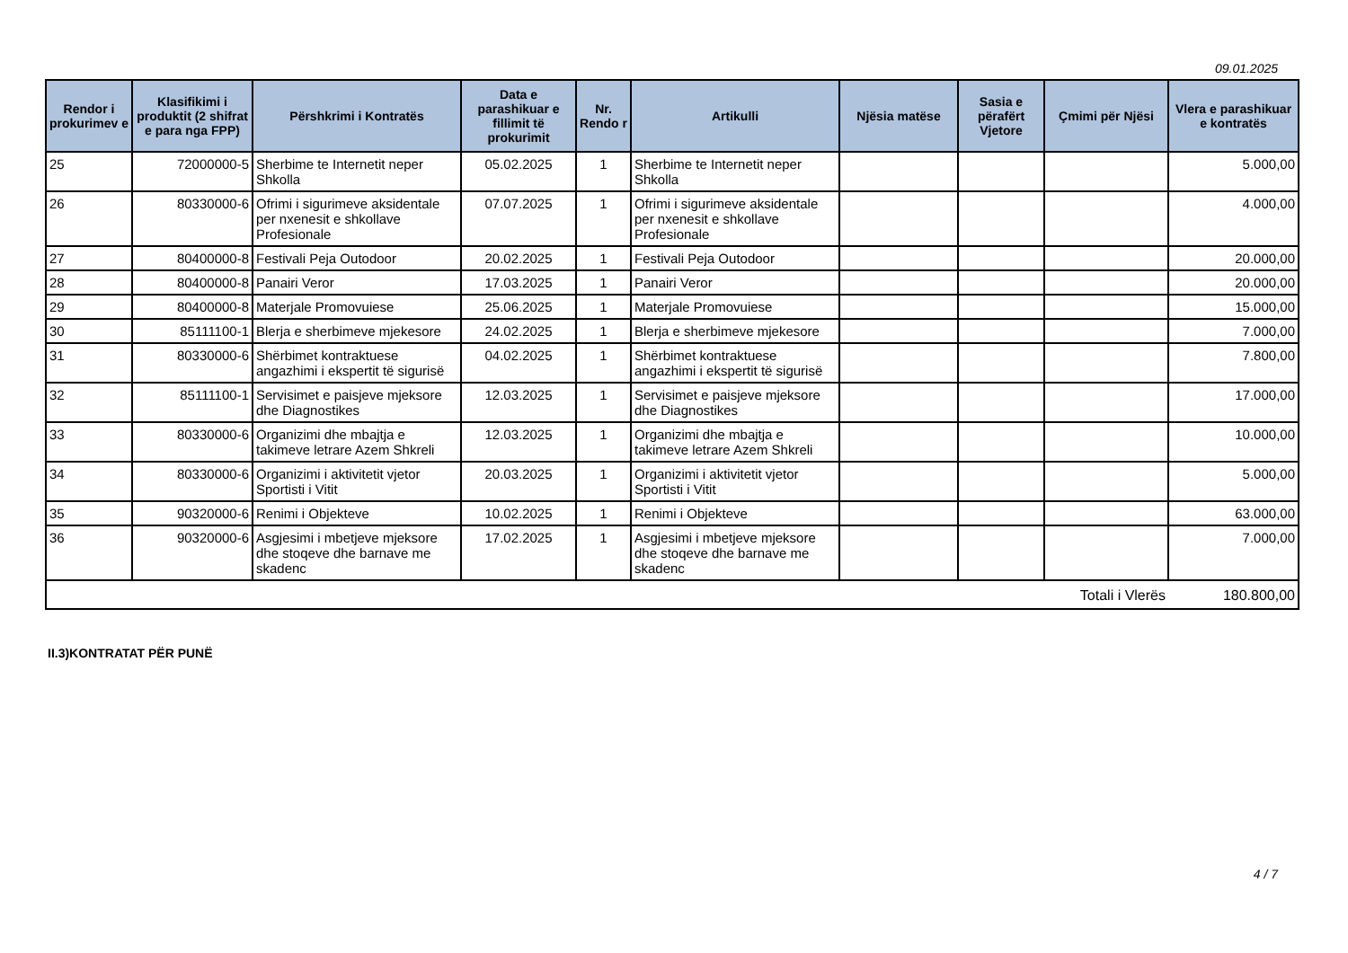09.01.2025
| Rendor i prokurimev e | Klasifikimi i produktit (2 shifrat e para nga FPP) | Përshkrimi i Kontratës | Data e parashikuar e fillimit të prokurimit | Nr. Rendo r | Artikulli | Njësia matëse | Sasia e përafërt Vjetore | Çmimi për Njësi | Vlera e parashikuar e kontratës |
| --- | --- | --- | --- | --- | --- | --- | --- | --- | --- |
| 25 | 72000000-5 | Sherbime te Internetit neper Shkolla | 05.02.2025 | 1 | Sherbime te Internetit neper Shkolla | | | | 5.000,00 |
| 26 | 80330000-6 | Ofrimi i sigurimeve aksidentale per nxenesit e shkollave Profesionale | 07.07.2025 | 1 | Ofrimi i sigurimeve aksidentale per nxenesit e shkollave Profesionale | | | | 4.000,00 |
| 27 | 80400000-8 | Festivali Peja Outodoor | 20.02.2025 | 1 | Festivali Peja Outodoor | | | | 20.000,00 |
| 28 | 80400000-8 | Panairi Veror | 17.03.2025 | 1 | Panairi Veror | | | | 20.000,00 |
| 29 | 80400000-8 | Materjale Promovuiese | 25.06.2025 | 1 | Materjale Promovuiese | | | | 15.000,00 |
| 30 | 85111100-1 | Blerja e sherbimeve mjekesore | 24.02.2025 | 1 | Blerja e sherbimeve mjekesore | | | | 7.000,00 |
| 31 | 80330000-6 | Shërbimet kontraktuese angazhimi i ekspertit të sigurisë | 04.02.2025 | 1 | Shërbimet kontraktuese angazhimi i ekspertit të sigurisë | | | | 7.800,00 |
| 32 | 85111100-1 | Servisimet e paisjeve mjeksore dhe Diagnostikes | 12.03.2025 | 1 | Servisimet e paisjeve mjeksore dhe Diagnostikes | | | | 17.000,00 |
| 33 | 80330000-6 | Organizimi dhe mbajtja e takimeve letrare Azem Shkreli | 12.03.2025 | 1 | Organizimi dhe mbajtja e takimeve letrare Azem Shkreli | | | | 10.000,00 |
| 34 | 80330000-6 | Organizimi i aktivitetit vjetor Sportisti i Vitit | 20.03.2025 | 1 | Organizimi i aktivitetit vjetor Sportisti i Vitit | | | | 5.000,00 |
| 35 | 90320000-6 | Renimi i Objekteve | 10.02.2025 | 1 | Renimi i Objekteve | | | | 63.000,00 |
| 36 | 90320000-6 | Asgjesimi i mbetjeve mjeksore dhe stoqeve dhe barnave me skadenc | 17.02.2025 | 1 | Asgjesimi i mbetjeve mjeksore dhe stoqeve dhe barnave me skadenc | | | | 7.000,00 |
| Totali i Vlerës | | | | | | | | | 180.800,00 |
II.3)KONTRATAT PËR PUNË
4 / 7